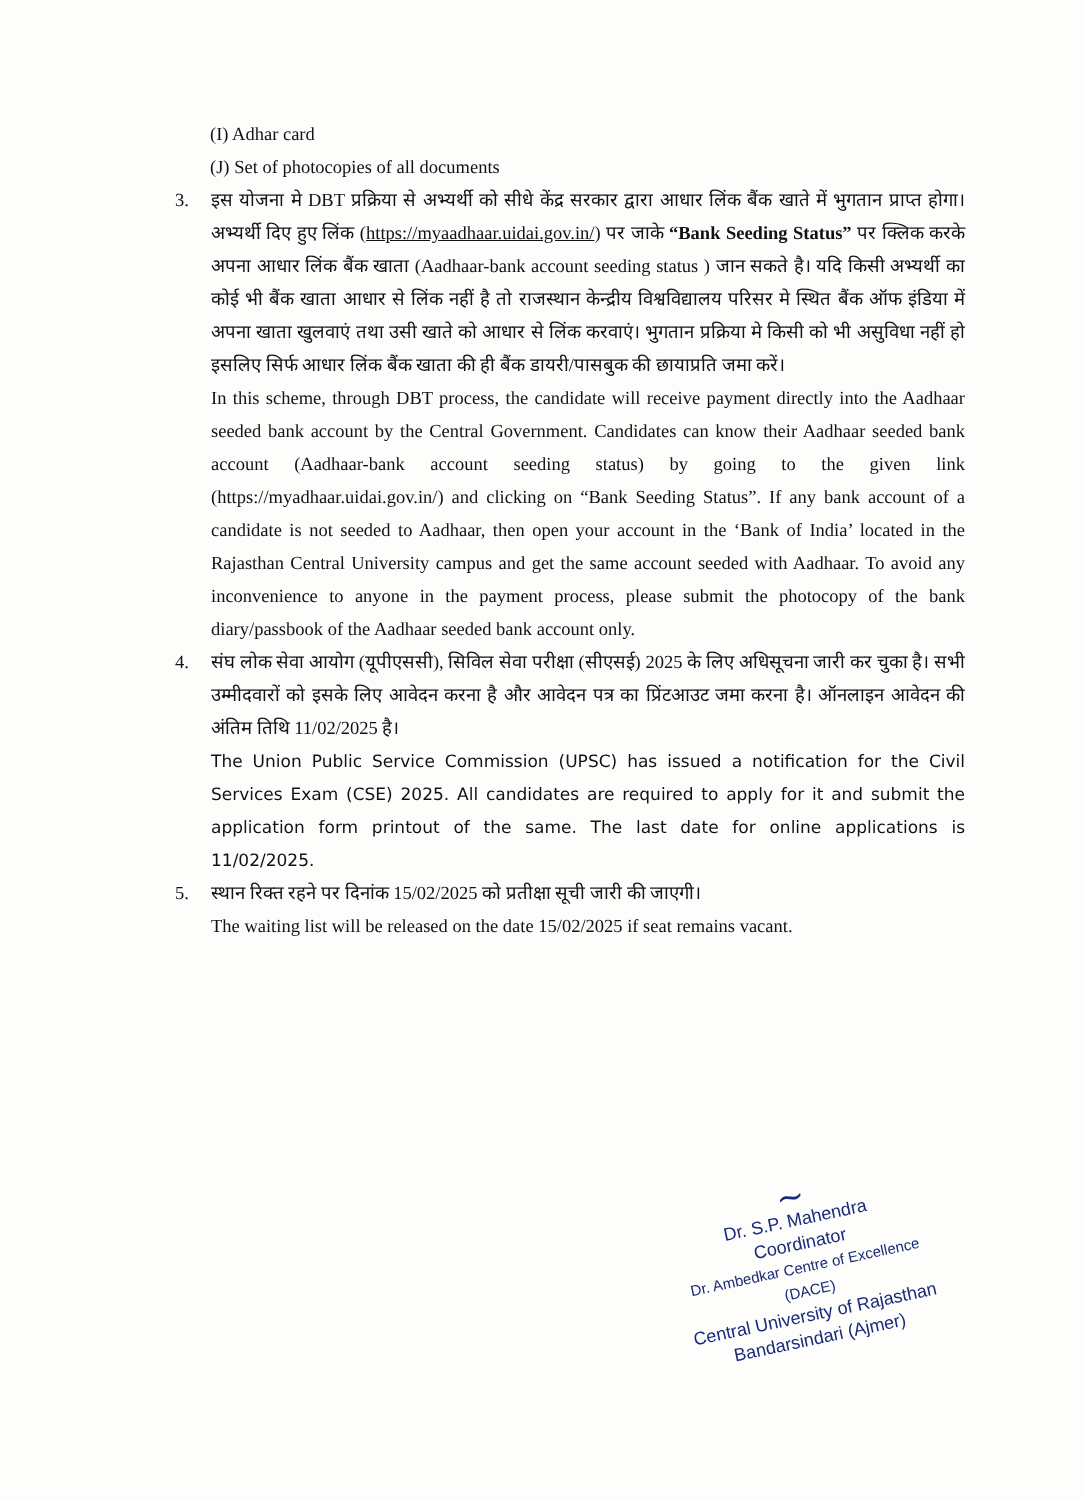(I) Adhar card
(J) Set of photocopies of all documents
3. इस योजना मे DBT प्रक्रिया से अभ्यर्थी को सीधे केंद्र सरकार द्वारा आधार लिंक बैंक खाते में भुगतान प्राप्त होगा। अभ्यर्थी दिए हुए लिंक (https://myaadhaar.uidai.gov.in/) पर जाके “Bank Seeding Status” पर क्लिक करके अपना आधार लिंक बैंक खाता (Aadhaar-bank account seeding status ) जान सकते है। यदि किसी अभ्यर्थी का कोई भी बैंक खाता आधार से लिंक नहीं है तो राजस्थान केन्द्रीय विश्वविद्यालय परिसर मे स्थित बैंक ऑफ इंडिया में अपना खाता खुलवाएं तथा उसी खाते को आधार से लिंक करवाएं। भुगतान प्रक्रिया मे किसी को भी असुविधा नहीं हो इसलिए सिर्फ आधार लिंक बैंक खाता की ही बैंक डायरी/पासबुक की छायाप्रति जमा करें।
In this scheme, through DBT process, the candidate will receive payment directly into the Aadhaar seeded bank account by the Central Government. Candidates can know their Aadhaar seeded bank account (Aadhaar-bank account seeding status) by going to the given link (https://myadhaar.uidai.gov.in/) and clicking on “Bank Seeding Status”. If any bank account of a candidate is not seeded to Aadhaar, then open your account in the ‘Bank of India’ located in the Rajasthan Central University campus and get the same account seeded with Aadhaar. To avoid any inconvenience to anyone in the payment process, please submit the photocopy of the bank diary/passbook of the Aadhaar seeded bank account only.
4. संघ लोक सेवा आयोग (यूपीएससी), सिविल सेवा परीक्षा (सीएसई) 2025 के लिए अधिसूचना जारी कर चुका है। सभी उम्मीदवारों को इसके लिए आवेदन करना है और आवेदन पत्र का प्रिंटआउट जमा करना है। ऑनलाइन आवेदन की अंतिम तिथि 11/02/2025 है।
The Union Public Service Commission (UPSC) has issued a notification for the Civil Services Exam (CSE) 2025. All candidates are required to apply for it and submit the application form printout of the same. The last date for online applications is 11/02/2025.
5. स्थान रिक्त रहने पर दिनांक 15/02/2025 को प्रतीक्षा सूची जारी की जाएगी।
The waiting list will be released on the date 15/02/2025 if seat remains vacant.
~
Dr. S.P. Mahendra
Coordinator
Dr. Ambedkar Centre of Excellence (DACE)
Central University of Rajasthan
Bandarsindari (Ajmer)